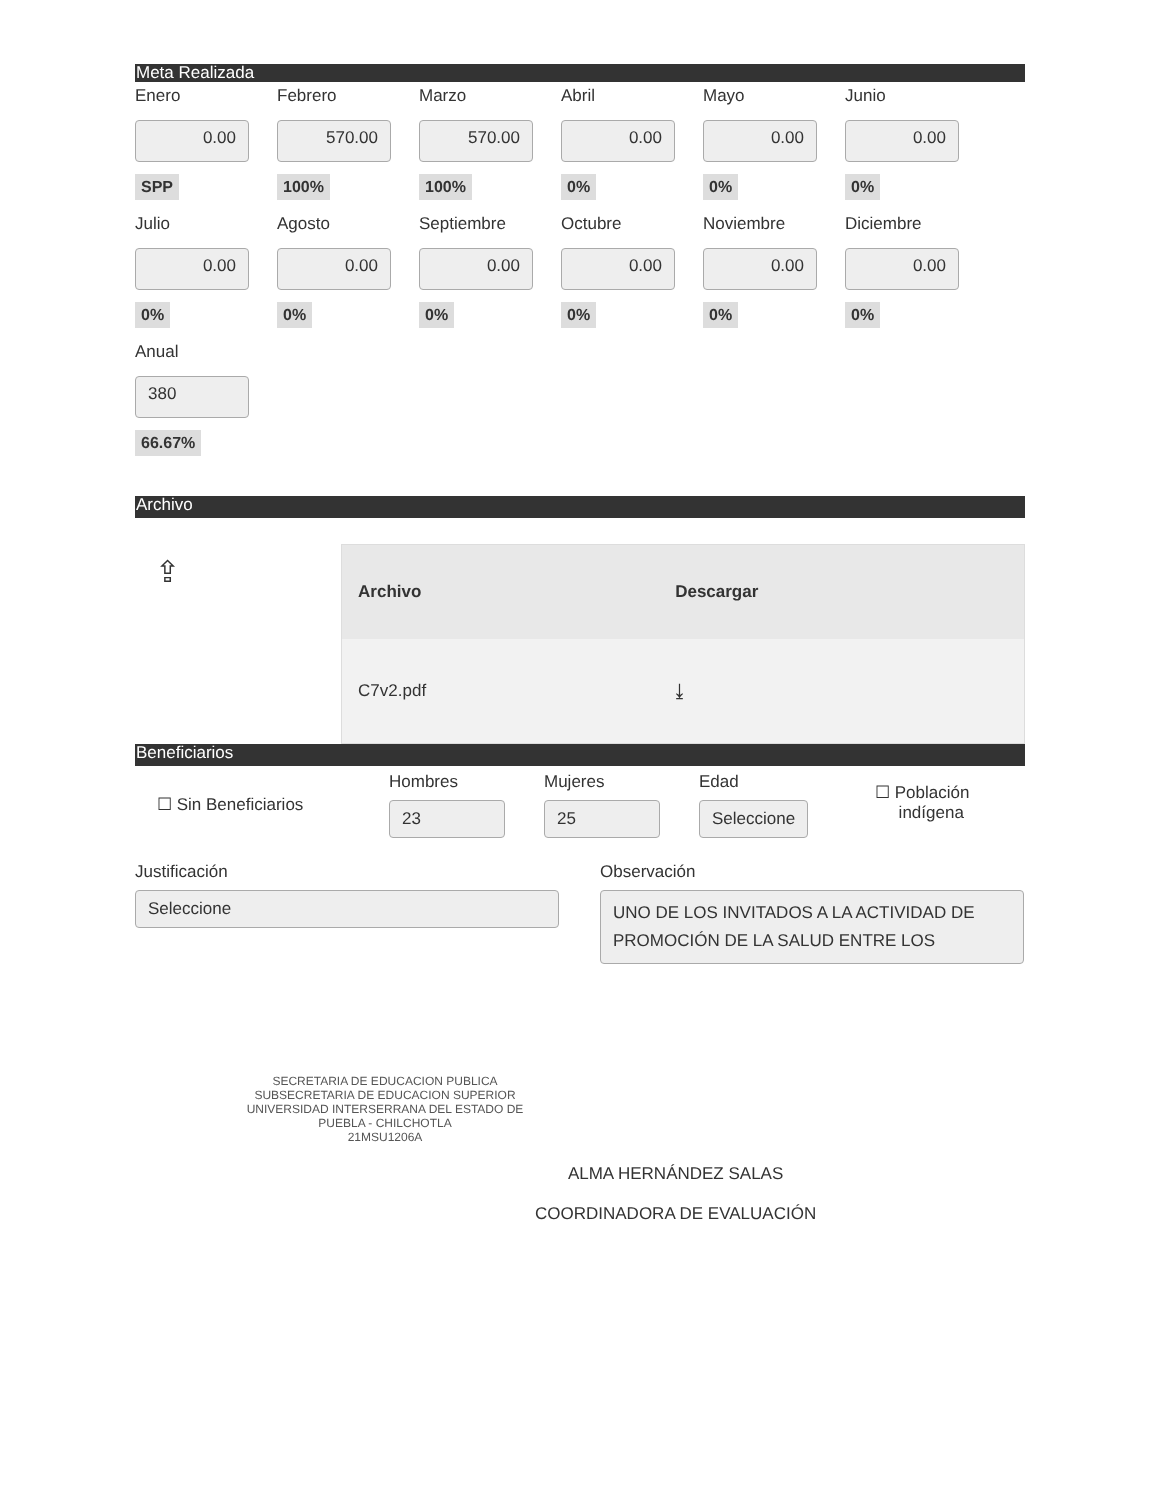Meta Realizada
Enero
0.00
SPP
Febrero
570.00
100%
Marzo
570.00
100%
Abril
0.00
0%
Mayo
0.00
0%
Junio
0.00
0%
Julio
0.00
0%
Agosto
0.00
0%
Septiembre
0.00
0%
Octubre
0.00
0%
Noviembre
0.00
0%
Diciembre
0.00
0%
Anual
380
66.67%
Archivo
⇪
| Archivo | Descargar |
| --- | --- |
| C7v2.pdf | ⤓ |
Beneficiarios
☐ Sin Beneficiarios
Hombres
23
Mujeres
25
Edad
Seleccione
☐ Población
indígena
Justificación
Seleccione
Observación
UNO DE LOS INVITADOS A LA ACTIVIDAD DE PROMOCIÓN DE LA SALUD ENTRE LOS
SECRETARIA DE EDUCACION PUBLICA
SUBSECRETARIA DE EDUCACION SUPERIOR
UNIVERSIDAD INTERSERRANA DEL ESTADO DE
PUEBLA - CHILCHOTLA
21MSU1206A
ALMA HERNÁNDEZ SALAS
COORDINADORA DE EVALUACIÓN